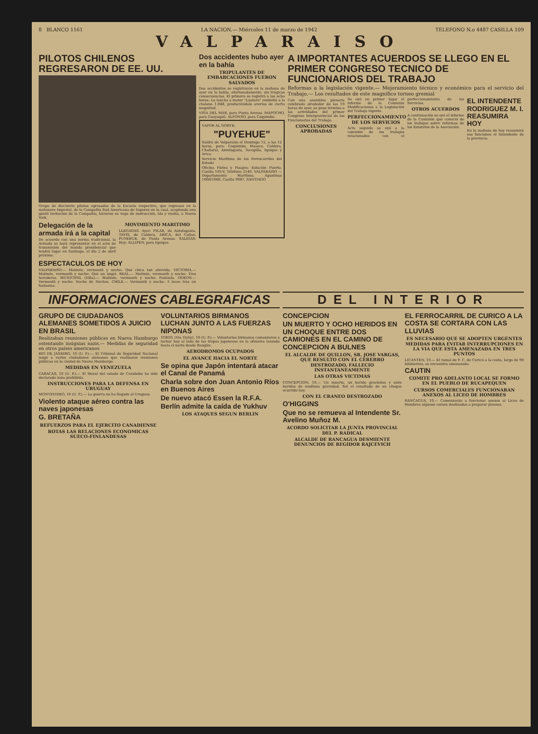8 BLANCO 1161 LA NACION.— Miércoles 11 de marzo de 1942 TELEFONO N.o 4487 CASILLA 109
VALPARAISO
PILOTOS CHILENOS REGRESARON DE EE. UU.
Grupo de diecisiete pilotos egresados de la Escuela respectiva, que regresan en la motonave Imperial, de la Compañía Sud Americana de Vapores en la cual, aceptando una gentil invitación de la Compañía, hicieron su viaje de instrucción, ida y vuelta, a Nueva York.
Delegación de la armada irá a la capital
De acuerdo con una norma tradicional, la Armada se hará representar en el acto de transmisión del mando presidencial que tendrá lugar en Santiago, el día 2 de abril próximo.
MOVIMIENTO MARITIMO
LLEGADAS. Ayer: PILAR, de Antofagasta. TAVIS, de Caldera. ARICA, del Callao. PUYEHUE, de Punta Arenas. SALIDAS. Hoy: ALLIPEN, para Iquique.
ESPECTACULOS DE HOY
VALPARAISO.— Matinée, vermouth y noche: Qué chica tan atrevida. VICTORIA.— Matinée, vermouth y noche: Qué un ángel. REAL.— Matinée, vermouth y noche: Tres herederas. MUNICIPAL (Viña).— Matinée, vermouth y noche: Fantasía. ODEON.— Vermouth y noche: Noche de Noches. CHILE.— Vermouth y noche: 3 locos tras un fantasma.
Dos accidentes hubo ayer en la bahía
TRIPULANTES DE EMBARCACIONES FUERON SALVADOS
Dos accidentes se registraron en la mañana de ayer en la bahía, afortunadamente, sin trágicas consecuencias. El primero se registró a las ocho horas. La lancha a motor "Lautaro" embistió a la chalana 1.048, produciéndole averías de cierta magnitud.
VIÑA DEL MAR, para Punta Arenas. MAPOCHO, para Guayaquil. ALFONSO, para Coquimbo.
VAPOR AL NORTE:
"PUYEHUE"
Saldrá de Valparaíso el Domingo 15, a las 12 horas, para: Coquimbo, Huasco, Caldera, Chañaral, Antofagasta, Tocopilla, Iquique y Arica.
Servicio Marítimo de los Ferrocarriles del Estado
Oficina Fletes y Pasajes: Estación Puerto, Casilla 105-V, Teléfono 2149, VALPARAISO — Departamento Marítimo, Agustinas 1060/1066, Casilla 9087, SANTIAGO
A IMPORTANTES ACUERDOS SE LLEGO EN EL PRIMER CONGRESO TECNICO DE FUNCIONARIOS DEL TRABAJO
Reformas a la legislación vigente.— Mejoramiento técnico y económico para el servicio del Trabajo.— Los resultados de este magnífico torneo gremial
Con una asamblea plenaria celebrada alrededor de las 19 horas de ayer, se puso término a las actividades del primer Congreso Interprovincial de los Funcionarios del Trabajo.
CONCLUSIONES APROBADAS
Se oyó en primer lugar el informe de la Comisión Modificaciones a la Legislación del Trabajo vigente.
PERFECCIONAMIENTO DE LOS SERVICIOS
Acto seguido se oyó a la comisión de los trabajos relacionados con el perfeccionamiento de los Servicios.
OTROS ACUERDOS
A continuación se oyó el informe de la Comisión que conoció de los trabajos sobre reformas de los Estatutos de la Asociación.
EL INTENDENTE RODRIGUEZ M. I. REASUMIRA HOY
En la mañana de hoy reasumirá sus funciones el Intendente de la provincia.
INFORMACIONES CABLEGRAFICAS
GRUPO DE CIUDADANOS ALEMANES SOMETIDOS A JUICIO EN BRASIL
Realizaban reuniones públicas en Nueva Hamburgo ostentando insignias nazis.— Medidas de seguridad en otros países americanos
RIO DE JANEIRO, 10 (U. P.).— El Tribunal de Seguridad Nacional juzgó a varios ciudadanos alemanes que realizaron reuniones públicas en la ciudad de Nueva Hamburgo.
MEDIDAS EN VENEZUELA
CARACAS, 10 (U. P.).— El litoral del estado de Carabobo ha sido declarado zona prohibida.
INSTRUCCIONES PARA LA DEFENSA EN URUGUAY
MONTEVIDEO, 10 (U. P.).— La guerra no ha llegado al Uruguay.
Violento ataque aéreo contra las naves japonesas
G. BRETAÑA
REFUERZOS PARA EL EJERCITO CANADIENSE
ROTAS LAS RELACIONES ECONOMICAS SUECO-FINLANDESAS
VOLUNTARIOS BIRMANOS LUCHAN JUNTO A LAS FUERZAS NIPONAS
TOKIO, (Vía Vichy), 10 (U. P.).— Voluntarios birmanos comenzaron a luchar hoy al lado de las tropas japonesas en la ofensiva lanzada hacia el norte desde Rangún.
AERODROMOS OCUPADOS
EL AVANCE HACIA EL NORTE
Se opina que Japón intentará atacar el Canal de Panamá
Charla sobre don Juan Antonio Ríos en Buenos Aires
De nuevo atacó Essen la R.F.A.
Berlín admite la caída de Yukhuv
LOS ATAQUES SEGUN BERLIN
DEL INTERIOR
CONCEPCION
UN MUERTO Y OCHO HERIDOS EN UN CHOQUE ENTRE DOS CAMIONES EN EL CAMINO DE CONCEPCION A BULNES
EL ALCALDE DE QUILLON, SR. JOSE VARGAS, QUE RESULTO CON EL CEREBRO DESTROZADO, FALLECIO INSTANTANEAMENTE
LAS OTRAS VICTIMAS
CONCEPCION, 10.— Un muerto, un herido gravísimo y siete heridos de mediana gravedad, fué el resultado de un choque ocurrido hoy.
CON EL CRANEO DESTROZADO
O'HIGGINS
Que no se remueva al Intendente Sr. Avelino Muñoz M.
ACORDO SOLICITAR LA JUNTA PROVINCIAL DEL P. RADICAL
ALCALDE DE RANCAGUA DESMIENTE DENUNCIOS DE REGIDOR RAJCEVICH
EL FERROCARRIL DE CURICO A LA COSTA SE CORTARA CON LAS LLUVIAS
ES NECESARIO QUE SE ADOPTEN URGENTES MEDIDAS PARA EVITAR INTERRUPCIONES EN LA VIA QUE ESTA AMENAZADA EN TRES PUNTOS
LICANTEN, 10.— El ramal de F. C. de Curicó a la costa, largo de 90 kilómetros, se encuentra amenazado.
CAUTIN
COMITE PRO ADELANTO LOCAL SE FORMO EN EL PUEBLO DE RUCAPEQUEN
CURSOS COMERCIALES FUNCIONARAN ANEXOS AL LICEO DE HOMBRES
RANCAGUA, 10.— Comenzarán a funcionar anexos al Liceo de Hombres algunos cursos destinados a preparar jóvenes.